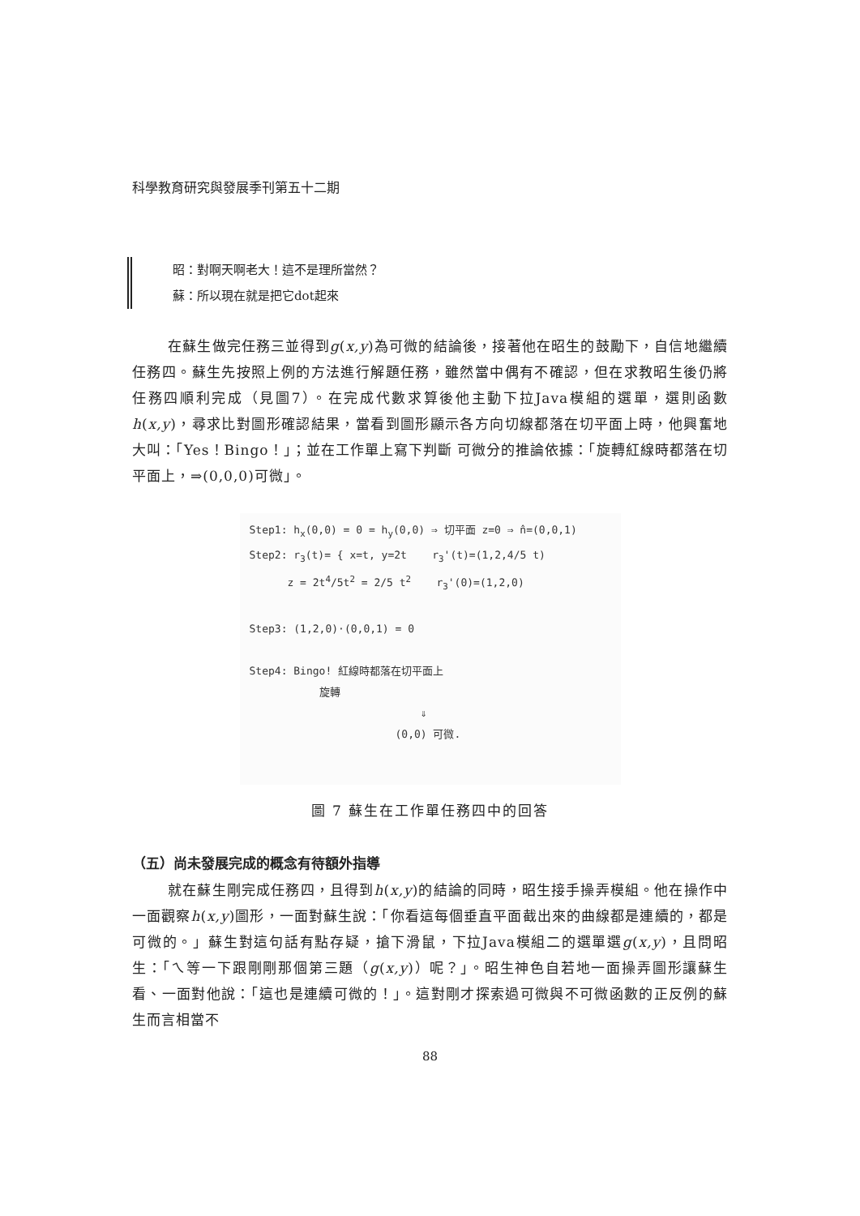科學教育研究與發展季刊第五十二期
昭：對啊天啊老大！這不是理所當然？
蘇：所以現在就是把它dot起來
在蘇生做完任務三並得到g(x,y)為可微的結論後，接著他在昭生的鼓勵下，自信地繼續任務四。蘇生先按照上例的方法進行解題任務，雖然當中偶有不確認，但在求教昭生後仍將任務四順利完成（見圖7）。在完成代數求算後他主動下拉Java模組的選單，選則函數h(x,y)，尋求比對圖形確認結果，當看到圖形顯示各方向切線都落在切平面上時，他興奮地大叫：「Yes！Bingo！」；並在工作單上寫下判斷 可微分的推論依據：「旋轉紅線時都落在切平面上，⇒(0,0,0)可微」。
Step1: h<sub>x</sub>(0,0) = 0 = h<sub>y</sub>(0,0) ⇒ 切平面 z=0 ⇒ n̂=(0,0,1)
Step2: r<sub>3</sub>(t)= { x=t, y=2t r<sub>3</sub>'(t)=(1,2,4/5 t)
z = 2t<sup>4</sup>/5t<sup>2</sup> = 2/5 t<sup>2</sup> r<sub>3</sub>'(0)=(1,2,0)
Step3: (1,2,0)·(0,0,1) = 0
Step4: Bingo! 紅線時都落在切平面上
旋轉
⇓
(0,0) 可微.
圖 7 蘇生在工作單任務四中的回答
（五）尚未發展完成的概念有待額外指導
就在蘇生剛完成任務四，且得到h(x,y)的結論的同時，昭生接手操弄模組。他在操作中一面觀察h(x,y)圖形，一面對蘇生說：「你看這每個垂直平面截出來的曲線都是連續的，都是可微的。」蘇生對這句話有點存疑，搶下滑鼠，下拉Java模組二的選單選g(x,y)，且問昭生：「ㄟ等一下跟剛剛那個第三題（g(x,y)）呢？」。昭生神色自若地一面操弄圖形讓蘇生看、一面對他說：「這也是連續可微的！」。這對剛才探索過可微與不可微函數的正反例的蘇生而言相當不
88